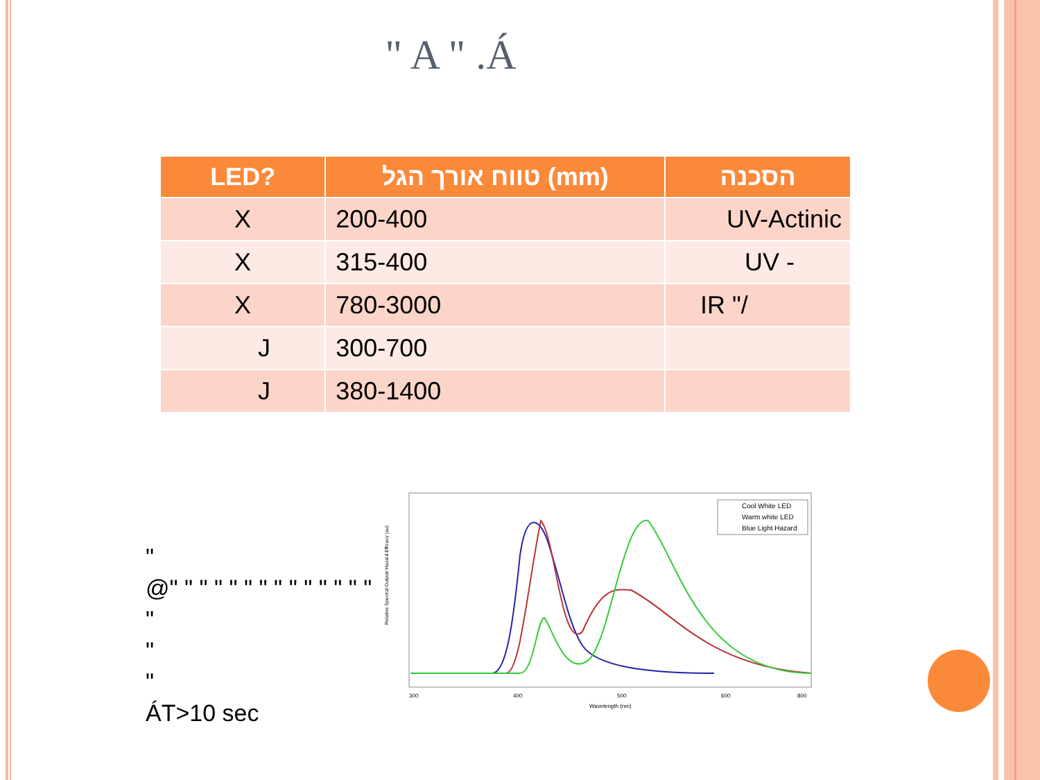" A " .Á
| LED? | טווח אורך הגל (mm) | הסכנה |
| --- | --- | --- |
| X | 200-400 | UV-Actinic |
| X | 315-400 | UV - |
| X | 780-3000 | IR "/ |
| J | 300-700 | |
| J | 380-1400 | |
"
@" " " " " " " " " " " " " " "
"
"
ÁT>10 sec
Relative Spectral Output/ Hazard Efficacy (au)
Cool White LED
Warm white LED
Blue Light Hazard
300
400
500
600
800
Wavelength (nm)